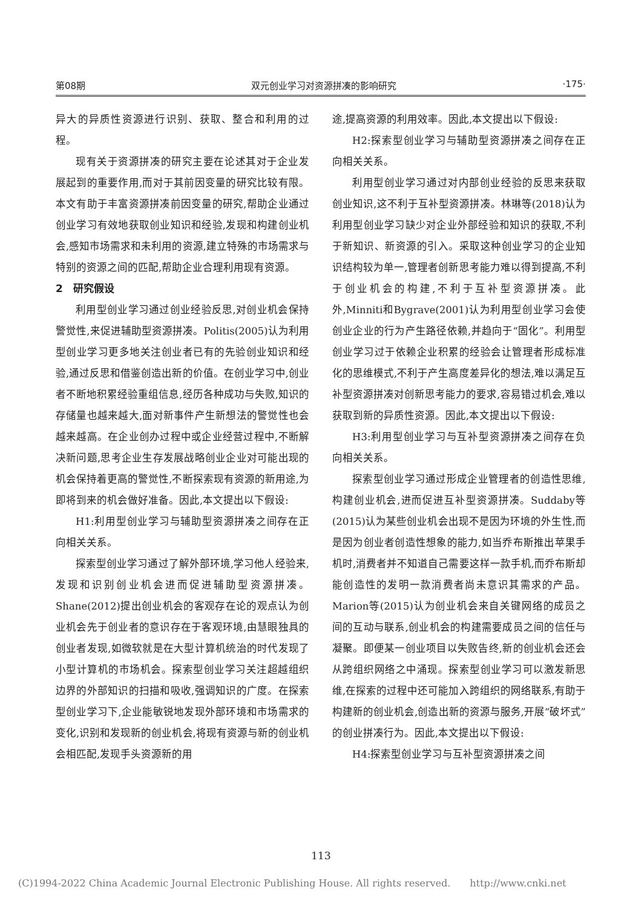第08期 双元创业学习对资源拼凑的影响研究 ·175·
异大的异质性资源进行识别、获取、整合和利用的过程。
现有关于资源拼凑的研究主要在论述其对于企业发展起到的重要作用,而对于其前因变量的研究比较有限。本文有助于丰富资源拼凑前因变量的研究,帮助企业通过创业学习有效地获取创业知识和经验,发现和构建创业机会,感知市场需求和未利用的资源,建立特殊的市场需求与特别的资源之间的匹配,帮助企业合理利用现有资源。
2　研究假设
利用型创业学习通过创业经验反思,对创业机会保持警觉性,来促进辅助型资源拼凑。Politis(2005)认为利用型创业学习更多地关注创业者已有的先验创业知识和经验,通过反思和借鉴创造出新的价值。在创业学习中,创业者不断地积累经验重组信息,经历各种成功与失败,知识的存储量也越来越大,面对新事件产生新想法的警觉性也会越来越高。在企业创办过程中或企业经营过程中,不断解决新问题,思考企业生存发展战略创业企业对可能出现的机会保持着更高的警觉性,不断探索现有资源的新用途,为即将到来的机会做好准备。因此,本文提出以下假设:
H1:利用型创业学习与辅助型资源拼凑之间存在正向相关关系。
探索型创业学习通过了解外部环境,学习他人经验来,发现和识别创业机会进而促进辅助型资源拼凑。Shane(2012)提出创业机会的客观存在论的观点认为创业机会先于创业者的意识存在于客观环境,由慧眼独具的创业者发现,如微软就是在大型计算机统治的时代发现了小型计算机的市场机会。探索型创业学习关注超越组织边界的外部知识的扫描和吸收,强调知识的广度。在探索型创业学习下,企业能敏锐地发现外部环境和市场需求的变化,识别和发现新的创业机会,将现有资源与新的创业机会相匹配,发现手头资源新的用
途,提高资源的利用效率。因此,本文提出以下假设:
H2:探索型创业学习与辅助型资源拼凑之间存在正向相关关系。
利用型创业学习通过对内部创业经验的反思来获取创业知识,这不利于互补型资源拼凑。林琳等(2018)认为利用型创业学习缺少对企业外部经验和知识的获取,不利于新知识、新资源的引入。采取这种创业学习的企业知识结构较为单一,管理者创新思考能力难以得到提高,不利于创业机会的构建,不利于互补型资源拼凑。此外,Minniti和Bygrave(2001)认为利用型创业学习会使创业企业的行为产生路径依赖,并趋向于“固化”。利用型创业学习过于依赖企业积累的经验会让管理者形成标准化的思维模式,不利于产生高度差异化的想法,难以满足互补型资源拼凑对创新思考能力的要求,容易错过机会,难以获取到新的异质性资源。因此,本文提出以下假设:
H3:利用型创业学习与互补型资源拼凑之间存在负向相关关系。
探索型创业学习通过形成企业管理者的创造性思维,构建创业机会,进而促进互补型资源拼凑。Suddaby等(2015)认为某些创业机会出现不是因为环境的外生性,而是因为创业者创造性想象的能力,如当乔布斯推出苹果手机时,消费者并不知道自己需要这样一款手机,而乔布斯却能创造性的发明一款消费者尚未意识其需求的产品。Marion等(2015)认为创业机会来自关键网络的成员之间的互动与联系,创业机会的构建需要成员之间的信任与凝聚。即便某一创业项目以失败告终,新的创业机会还会从跨组织网络之中涌现。探索型创业学习可以激发新思维,在探索的过程中还可能加入跨组织的网络联系,有助于构建新的创业机会,创造出新的资源与服务,开展“破坏式”的创业拼凑行为。因此,本文提出以下假设:
H4:探索型创业学习与互补型资源拼凑之间
113
(C)1994-2022 China Academic Journal Electronic Publishing House. All rights reserved.　　http://www.cnki.net